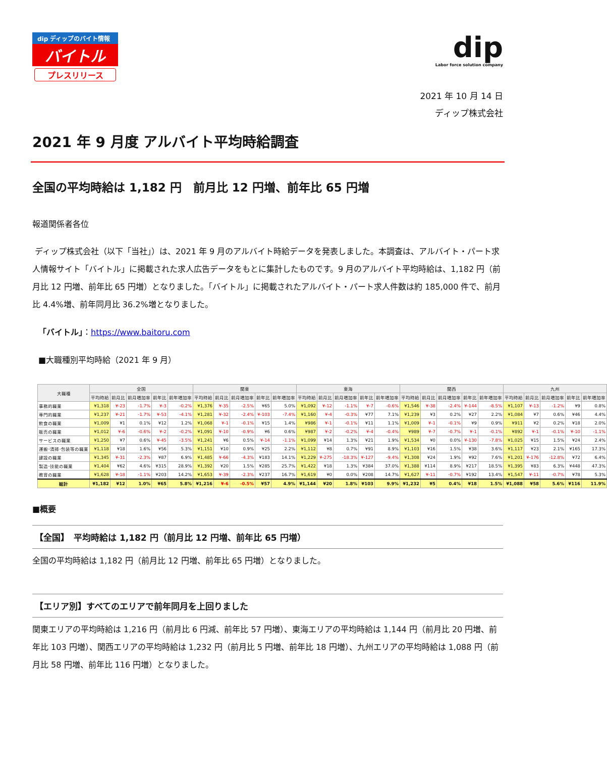dip ディップのバイト情報
バイトル
プレスリリース
dip
Labor force solution company
2021 年 10 月 14 日
ディップ株式会社
2021 年 9 月度 アルバイト平均時給調査
全国の平均時給は 1,182 円　前月比 12 円増、前年比 65 円増
報道関係者各位
ディップ株式会社（以下「当社」）は、2021 年 9 月のアルバイト時給データを発表しました。本調査は、アルバイト・パート求人情報サイト「バイトル」に掲載された求人広告データをもとに集計したものです。9 月のアルバイト平均時給は、1,182 円（前月比 12 円増、前年比 65 円増）となりました。「バイトル」に掲載されたアルバイト・パート求人件数は約 185,000 件で、前月比 4.4%増、前年同月比 36.2%増となりました。
「バイトル」：https://www.baitoru.com
■大職種別平均時給（2021 年 9 月）
| 大職種 | 全国 | | | | | 関東 | | | | | 東海 | | | | | 関西 | | | | | 九州 | | | | |
| --- | --- | --- | --- | --- | --- | --- | --- | --- | --- | --- | --- | --- | --- | --- | --- | --- | --- | --- | --- | --- | --- | --- | --- | --- | --- |
| | 平均時給 | 前月比 | 前月増加率 | 前年比 | 前年増加率 | 平均時給 | 前月比 | 前月増加率 | 前年比 | 前年増加率 | 平均時給 | 前月比 | 前月増加率 | 前年比 | 前年増加率 | 平均時給 | 前月比 | 前月増加率 | 前年比 | 前年増加率 | 平均時給 | 前月比 | 前月増加率 | 前年比 | 前年増加率 |
| 事務的職業 | ¥1,318 | ¥-23 | -1.7% | ¥-3 | -0.2% | ¥1,376 | ¥-35 | -2.5% | ¥65 | 5.0% | ¥1,092 | ¥-12 | -1.1% | ¥-7 | -0.6% | ¥1,546 | ¥-38 | -2.4% | ¥-144 | -8.5% | ¥1,107 | ¥-13 | -1.2% | ¥9 | 0.8% |
| 専門的職業 | ¥1,237 | ¥-21 | -1.7% | ¥-53 | -4.1% | ¥1,281 | ¥-32 | -2.4% | ¥-103 | -7.4% | ¥1,160 | ¥-4 | -0.3% | ¥77 | 7.1% | ¥1,239 | ¥3 | 0.2% | ¥27 | 2.2% | ¥1,084 | ¥7 | 0.6% | ¥46 | 4.4% |
| 飲食の職業 | ¥1,009 | ¥1 | 0.1% | ¥12 | 1.2% | ¥1,068 | ¥-1 | -0.1% | ¥15 | 1.4% | ¥986 | ¥-1 | -0.1% | ¥11 | 1.1% | ¥1,009 | ¥-1 | -0.1% | ¥9 | 0.9% | ¥911 | ¥2 | 0.2% | ¥18 | 2.0% |
| 販売の職業 | ¥1,012 | ¥-6 | -0.6% | ¥-2 | -0.2% | ¥1,091 | ¥-10 | -0.9% | ¥6 | 0.6% | ¥987 | ¥-2 | -0.2% | ¥-4 | -0.4% | ¥989 | ¥-7 | -0.7% | ¥-1 | -0.1% | ¥892 | ¥-1 | -0.1% | ¥-10 | -1.1% |
| サービスの職業 | ¥1,250 | ¥7 | 0.6% | ¥-45 | -3.5% | ¥1,241 | ¥6 | 0.5% | ¥-14 | -1.1% | ¥1,099 | ¥14 | 1.3% | ¥21 | 1.9% | ¥1,534 | ¥0 | 0.0% | ¥-130 | -7.8% | ¥1,025 | ¥15 | 1.5% | ¥24 | 2.4% |
| 運搬･清掃･包装等の職業 | ¥1,118 | ¥18 | 1.6% | ¥56 | 5.3% | ¥1,151 | ¥10 | 0.9% | ¥25 | 2.2% | ¥1,112 | ¥8 | 0.7% | ¥91 | 8.9% | ¥1,103 | ¥16 | 1.5% | ¥38 | 3.6% | ¥1,117 | ¥23 | 2.1% | ¥165 | 17.3% |
| 建設の職業 | ¥1,345 | ¥-31 | -2.3% | ¥87 | 6.9% | ¥1,485 | ¥-66 | -4.3% | ¥183 | 14.1% | ¥1,229 | ¥-275 | -18.3% | ¥-127 | -9.4% | ¥1,308 | ¥24 | 1.9% | ¥92 | 7.6% | ¥1,201 | ¥-176 | -12.8% | ¥72 | 6.4% |
| 製造･技能の職業 | ¥1,404 | ¥62 | 4.6% | ¥315 | 28.9% | ¥1,392 | ¥20 | 1.5% | ¥285 | 25.7% | ¥1,422 | ¥18 | 1.3% | ¥384 | 37.0% | ¥1,388 | ¥114 | 8.9% | ¥217 | 18.5% | ¥1,395 | ¥83 | 6.3% | ¥448 | 47.3% |
| 教育の職業 | ¥1,628 | ¥-18 | -1.1% | ¥203 | 14.2% | ¥1,653 | ¥-39 | -2.3% | ¥237 | 16.7% | ¥1,619 | ¥0 | 0.0% | ¥208 | 14.7% | ¥1,627 | ¥-11 | -0.7% | ¥192 | 13.4% | ¥1,547 | ¥-11 | -0.7% | ¥78 | 5.3% |
| 総計 | ¥1,182 | ¥12 | 1.0% | ¥65 | 5.8% | ¥1,216 | ¥-6 | -0.5% | ¥57 | 4.9% | ¥1,144 | ¥20 | 1.8% | ¥103 | 9.9% | ¥1,232 | ¥5 | 0.4% | ¥18 | 1.5% | ¥1,088 | ¥58 | 5.6% | ¥116 | 11.9% |
■概要
【全国】　平均時給は 1,182 円（前月比 12 円増、前年比 65 円増）
全国の平均時給は 1,182 円（前月比 12 円増、前年比 65 円増）となりました。
【エリア別】すべてのエリアで前年同月を上回りました
関東エリアの平均時給は 1,216 円（前月比 6 円減、前年比 57 円増）、東海エリアの平均時給は 1,144 円（前月比 20 円増、前年比 103 円増）、関西エリアの平均時給は 1,232 円（前月比 5 円増、前年比 18 円増）、九州エリアの平均時給は 1,088 円（前月比 58 円増、前年比 116 円増）となりました。